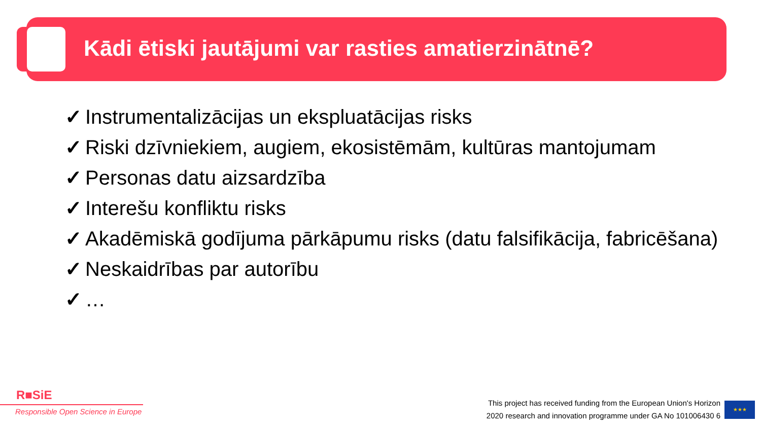Kādi ētiski jautājumi var rasties amatierzinātnē?
✓ Instrumentalizācijas un ekspluatācijas risks
✓ Riski dzīvniekiem, augiem, ekosistēmām, kultūras mantojumam
✓ Personas datu aizsardzība
✓ Interešu konfliktu risks
✓ Akadēmiskā godījuma pārkāpumu risks (datu falsifikācija, fabricēšana)
✓ Neskaidrības par autorību
✓ …
R■SiE
Responsible Open Science in Europe
This project has received funding from the European Union's Horizon
2020 research and innovation programme under GA No 101006430 6
★★★